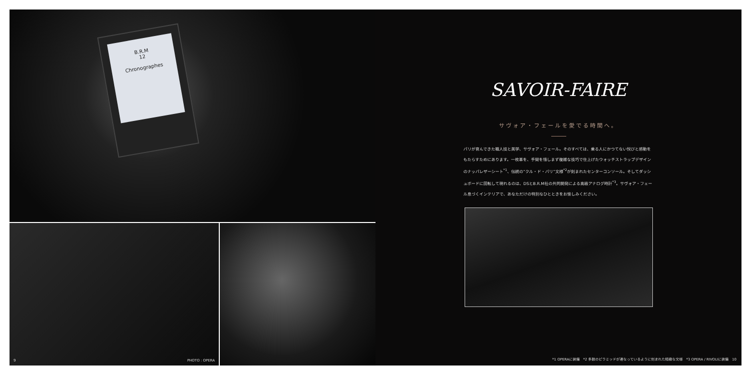B.R.M
12
Chronographes
9 PHOTO : OPERA
SAVOIR-FAIRE
サヴォア・フェールを愛でる時間へ。
パリが育んできた職人技と美学、サヴォア・フェール。そのすべては、乗る人にかつてない悦びと感動をもたらすためにあります。一枚革を、手間を惜しまず複雑な技巧で仕上げたウォッチストラップデザインのナッパレザーシート<sup>*1</sup>、伝統の”クル・ド・パリ”文様<sup>*2</sup>が刻まれたセンターコンソール。そしてダッシュボードに回転して現れるのは、DSとB.R.M社の共同開発による高級アナログ時計<sup>*3</sup>。サヴォア・フェール息づくインテリアで、あなただけの特別なひとときをお愉しみください。
*1 OPERAに装備　*2 多数のピラミッドが連なっているように刻まれた精緻な文様　*3 OPERA / RIVOLIに装備　10